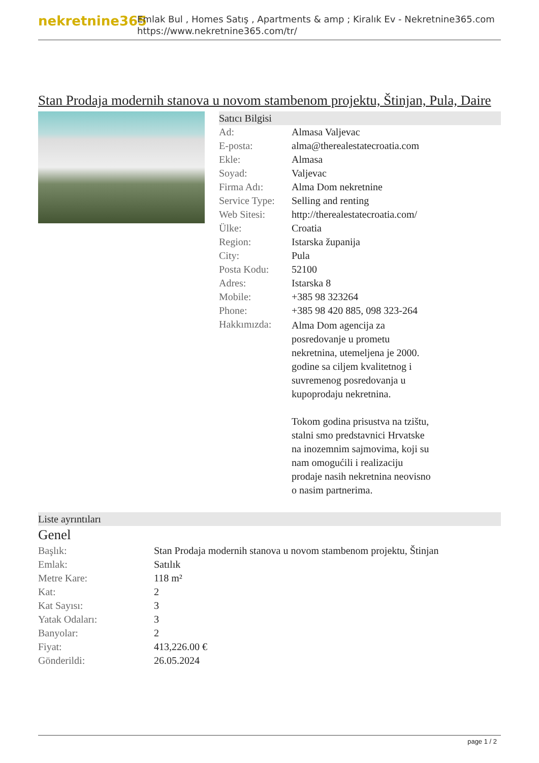nekretnine365
Emlak Bul , Homes Satış , Apartments & amp ; Kiralık Ev - Nekretnine365.com
https://www.nekretnine365.com/tr/
Stan Prodaja modernih stanova u novom stambenom projektu, Štinjan, Pula, Daire
Satıcı Bilgisi
| Ad: | Almasa Valjevac |
| E-posta: | alma@therealestatecroatia.com |
| Ekle: | Almasa |
| Soyad: | Valjevac |
| Firma Adı: | Alma Dom nekretnine |
| Service Type: | Selling and renting |
| Web Sitesi: | http://therealestatecroatia.com/ |
| Ülke: | Croatia |
| Region: | Istarska županija |
| City: | Pula |
| Posta Kodu: | 52100 |
| Adres: | Istarska 8 |
| Mobile: | +385 98 323264 |
| Phone: | +385 98 420 885, 098 323-264 |
| Hakkımızda: | Alma Dom agencija za posredovanje u prometu nekretnina, utemeljena je 2000. godine sa ciljem kvalitetnog i suvremenog posredovanja u kupoprodaju nekretnina. Tokom godina prisustva na tzištu, stalni smo predstavnici Hrvatske na inozemnim sajmovima, koji su nam omogućili i realizaciju prodaje nasih nekretnina neovisno o nasim partnerima. |
Liste ayrıntıları
Genel
| Başlık: | Stan Prodaja modernih stanova u novom stambenom projektu, Štinjan |
| Emlak: | Satılık |
| Metre Kare: | 118 m² |
| Kat: | 2 |
| Kat Sayısı: | 3 |
| Yatak Odaları: | 3 |
| Banyolar: | 2 |
| Fiyat: | 413,226.00 € |
| Gönderildi: | 26.05.2024 |
page 1 / 2